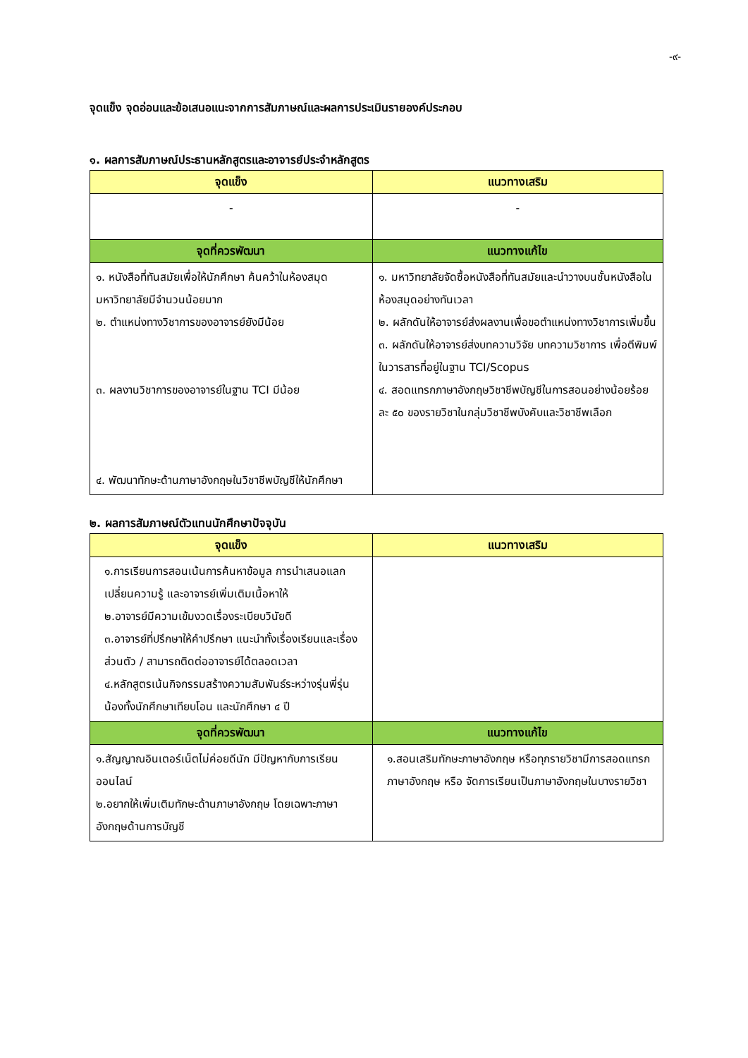-๙-
จุดแข็ง จุดอ่อนและข้อเสนอแนะจากการสัมภาษณ์และผลการประเมินรายองค์ประกอบ
๑. ผลการสัมภาษณ์ประธานหลักสูตรและอาจารย์ประจำหลักสูตร
| จุดแข็ง | แนวทางเสริม |
| --- | --- |
| - | - |
| จุดที่ควรพัฒนา | แนวทางแก้ไข |
| ๑. หนังสือที่ทันสมัยเพื่อให้นักศึกษา ค้นคว้าในห้องสมุดมหาวิทยาลัยมีจำนวนน้อยมาก ๒. ตำแหน่งทางวิชาการของอาจารย์ยังมีน้อย ๓. ผลงานวิชาการของอาจารย์ในฐาน TCI มีน้อย ๔. พัฒนาทักษะด้านภาษาอังกฤษในวิชาชีพบัญชีให้นักศึกษา | ๑. มหาวิทยาลัยจัดซื้อหนังสือที่ทันสมัยและนำวางบนชั้นหนังสือในห้องสมุดอย่างทันเวลา ๒. ผลักดันให้อาจารย์ส่งผลงานเพื่อขอตำแหน่งทางวิชาการเพิ่มขึ้น ๓. ผลักดันให้อาจารย์ส่งบทความวิจัย บทความวิชาการ เพื่อตีพิมพ์ในวารสารที่อยู่ในฐาน TCI/Scopus ๔. สอดแทรกภาษาอังกฤษวิชาชีพบัญชีในการสอนอย่างน้อยร้อยละ ๕๐ ของรายวิชาในกลุ่มวิชาชีพบังคับและวิชาชีพเลือก |
๒. ผลการสัมภาษณ์ตัวแทนนักศึกษาปัจจุบัน
| จุดแข็ง | แนวทางเสริม |
| --- | --- |
| ๑.การเรียนการสอนเน้นการค้นหาข้อมูล การนำเสนอแลกเปลี่ยนความรู้ และอาจารย์เพิ่มเติมเนื้อหาให้ ๒.อาจารย์มีความเข้มงวดเรื่องระเบียบวินัยดี ๓.อาจารย์ที่ปรึกษาให้คำปรึกษา แนะนำทั้งเรื่องเรียนและเรื่องส่วนตัว / สามารถติดต่ออาจารย์ได้ตลอดเวลา ๔.หลักสูตรเน้นกิจกรรมสร้างความสัมพันธ์ระหว่างรุ่นพี่รุ่นน้องทั้งนักศึกษาเทียบโอน และนักศึกษา ๔ ปี | |
| จุดที่ควรพัฒนา | แนวทางแก้ไข |
| ๑.สัญญาณอินเตอร์เน็ตไม่ค่อยดีนัก มีปัญหากับการเรียนออนไลน์ ๒.อยากให้เพิ่มเติมทักษะด้านภาษาอังกฤษ โดยเฉพาะภาษาอังกฤษด้านการบัญชี | ๑.สอนเสริมทักษะภาษาอังกฤษ หรือทุกรายวิชามีการสอดแทรกภาษาอังกฤษ หรือ จัดการเรียนเป็นภาษาอังกฤษในบางรายวิชา |